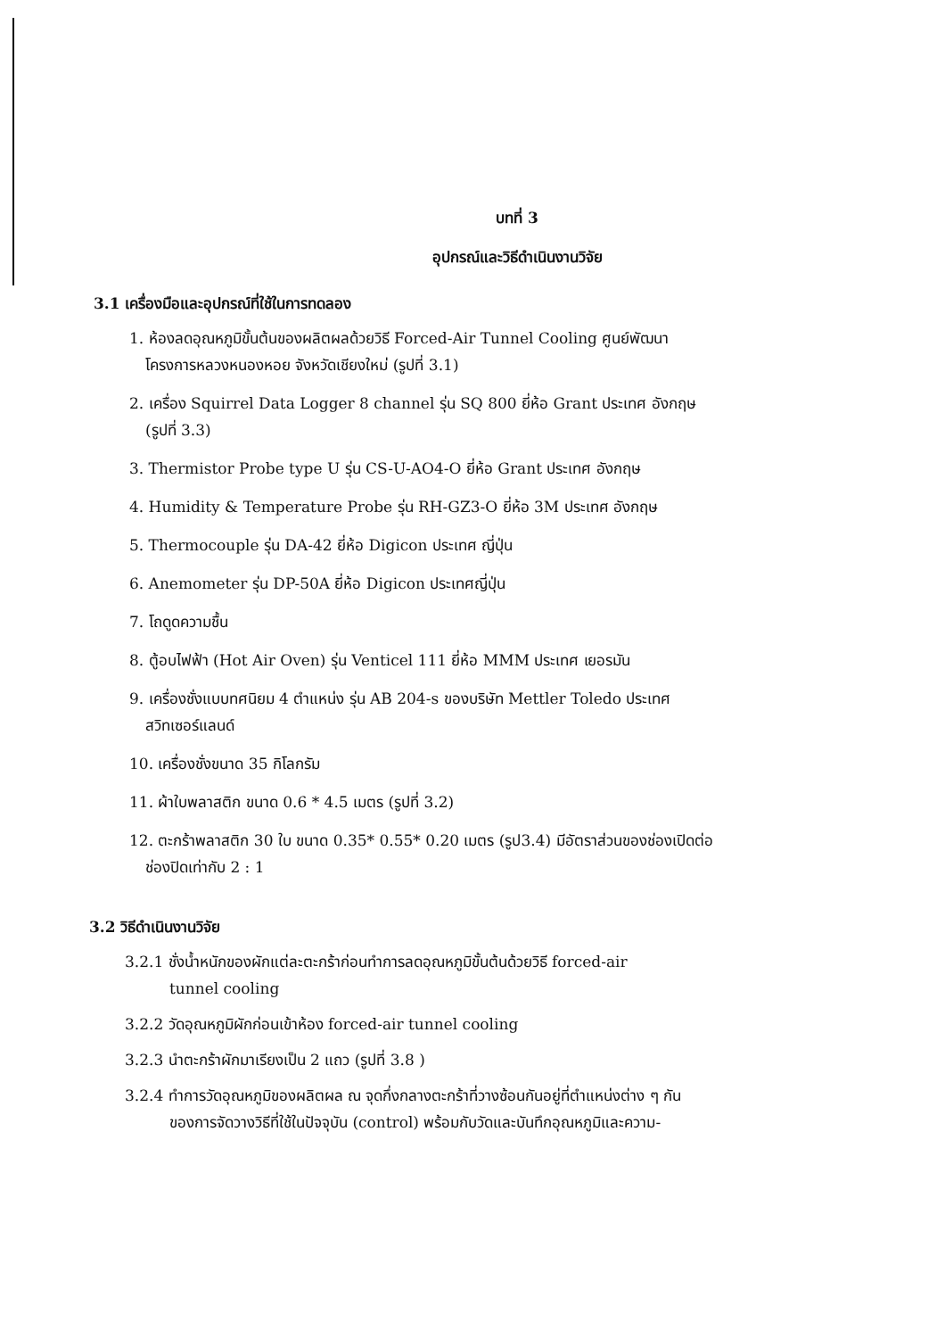บทที่ 3
อุปกรณ์และวิธีดำเนินงานวิจัย
3.1 เครื่องมือและอุปกรณ์ที่ใช้ในการทดลอง
1. ห้องลดอุณหภูมิขั้นต้นของผลิตผลด้วยวิธี Forced-Air Tunnel Cooling ศูนย์พัฒนา
โครงการหลวงหนองหอย จังหวัดเชียงใหม่ (รูปที่ 3.1)
2. เครื่อง Squirrel Data Logger 8 channel รุ่น SQ 800 ยี่ห้อ Grant ประเทศ อังกฤษ
(รูปที่ 3.3)
3. Thermistor Probe type U รุ่น CS-U-AO4-O ยี่ห้อ Grant ประเทศ อังกฤษ
4. Humidity & Temperature Probe รุ่น RH-GZ3-O ยี่ห้อ 3M ประเทศ อังกฤษ
5. Thermocouple รุ่น DA-42 ยี่ห้อ Digicon ประเทศ ญี่ปุ่น
6. Anemometer รุ่น DP-50A ยี่ห้อ Digicon ประเทศญี่ปุ่น
7. โถดูดความชื้น
8. ตู้อบไฟฟ้า (Hot Air Oven) รุ่น Venticel 111 ยี่ห้อ MMM ประเทศ เยอรมัน
9. เครื่องชั่งแบบทศนิยม 4 ตำแหน่ง รุ่น AB 204-s ของบริษัท Mettler Toledo ประเทศ
สวิทเซอร์แลนด์
10. เครื่องชั่งขนาด 35 กิโลกรัม
11. ผ้าใบพลาสติก ขนาด 0.6 * 4.5 เมตร (รูปที่ 3.2)
12. ตะกร้าพลาสติก 30 ใบ ขนาด 0.35* 0.55* 0.20 เมตร (รูป3.4) มีอัตราส่วนของช่องเปิดต่อ
ช่องปิดเท่ากับ 2 : 1
3.2 วิธีดำเนินงานวิจัย
3.2.1 ชั่งน้ำหนักของผักแต่ละตะกร้าก่อนทำการลดอุณหภูมิขั้นต้นด้วยวิธี forced-air
tunnel cooling
3.2.2 วัดอุณหภูมิผักก่อนเข้าห้อง forced-air tunnel cooling
3.2.3 นำตะกร้าผักมาเรียงเป็น 2 แถว (รูปที่ 3.8 )
3.2.4 ทำการวัดอุณหภูมิของผลิตผล ณ จุดกึ่งกลางตะกร้าที่วางซ้อนกันอยู่ที่ตำแหน่งต่าง ๆ กัน
ของการจัดวางวิธีที่ใช้ในปัจจุบัน (control) พร้อมกับวัดและบันทึกอุณหภูมิและความ-